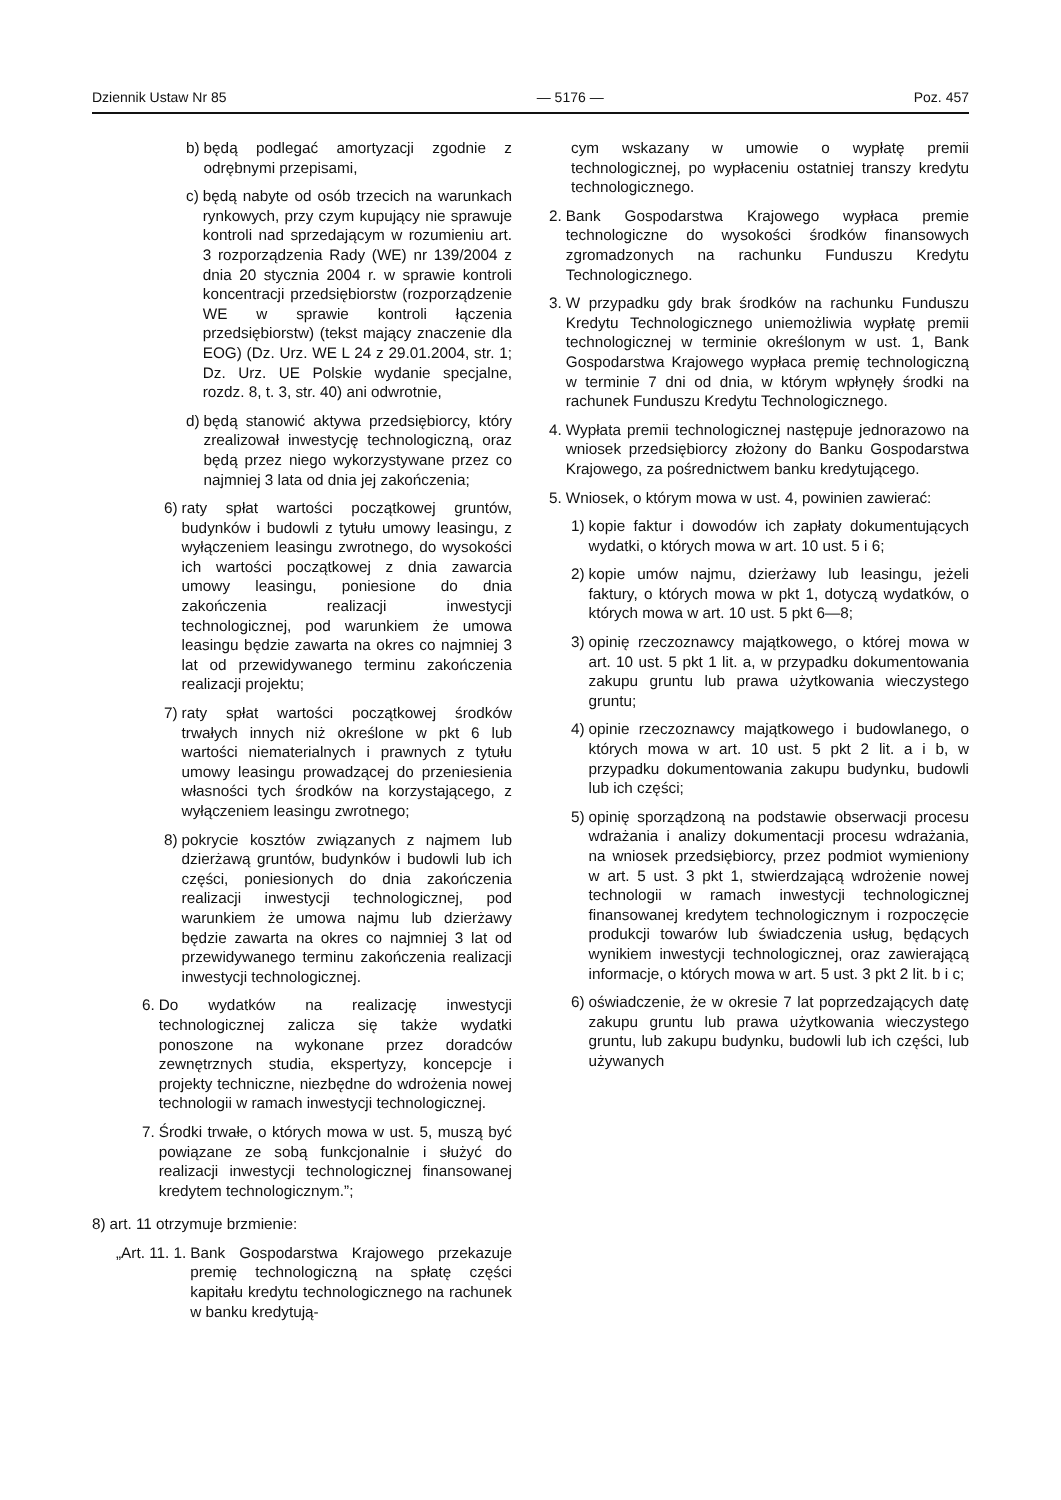Dziennik Ustaw Nr 85 — 5176 — Poz. 457
b) będą podlegać amortyzacji zgodnie z odrębnymi przepisami,
c) będą nabyte od osób trzecich na warunkach rynkowych, przy czym kupujący nie sprawuje kontroli nad sprzedającym w rozumieniu art. 3 rozporządzenia Rady (WE) nr 139/2004 z dnia 20 stycznia 2004 r. w sprawie kontroli koncentracji przedsiębiorstw (rozporządzenie WE w sprawie kontroli łączenia przedsiębiorstw) (tekst mający znaczenie dla EOG) (Dz. Urz. WE L 24 z 29.01.2004, str. 1; Dz. Urz. UE Polskie wydanie specjalne, rozdz. 8, t. 3, str. 40) ani odwrotnie,
d) będą stanowić aktywa przedsiębiorcy, który zrealizował inwestycję technologiczną, oraz będą przez niego wykorzystywane przez co najmniej 3 lata od dnia jej zakończenia;
6) raty spłat wartości początkowej gruntów, budynków i budowli z tytułu umowy leasingu, z wyłączeniem leasingu zwrotnego, do wysokości ich wartości początkowej z dnia zawarcia umowy leasingu, poniesione do dnia zakończenia realizacji inwestycji technologicznej, pod warunkiem że umowa leasingu będzie zawarta na okres co najmniej 3 lat od przewidywanego terminu zakończenia realizacji projektu;
7) raty spłat wartości początkowej środków trwałych innych niż określone w pkt 6 lub wartości niematerialnych i prawnych z tytułu umowy leasingu prowadzącej do przeniesienia własności tych środków na korzystającego, z wyłączeniem leasingu zwrotnego;
8) pokrycie kosztów związanych z najmem lub dzierżawą gruntów, budynków i budowli lub ich części, poniesionych do dnia zakończenia realizacji inwestycji technologicznej, pod warunkiem że umowa najmu lub dzierżawy będzie zawarta na okres co najmniej 3 lat od przewidywanego terminu zakończenia realizacji inwestycji technologicznej.
6. Do wydatków na realizację inwestycji technologicznej zalicza się także wydatki ponoszone na wykonane przez doradców zewnętrznych studia, ekspertyzy, koncepcje i projekty techniczne, niezbędne do wdrożenia nowej technologii w ramach inwestycji technologicznej.
7. Środki trwałe, o których mowa w ust. 5, muszą być powiązane ze sobą funkcjonalnie i służyć do realizacji inwestycji technologicznej finansowanej kredytem technologicznym.”;
8) art. 11 otrzymuje brzmienie:
„Art. 11. 1. Bank Gospodarstwa Krajowego przekazuje premię technologiczną na spłatę części kapitału kredytu technologicznego na rachunek w banku kredytują-
cym wskazany w umowie o wypłatę premii technologicznej, po wypłaceniu ostatniej transzy kredytu technologicznego.
2. Bank Gospodarstwa Krajowego wypłaca premie technologiczne do wysokości środków finansowych zgromadzonych na rachunku Funduszu Kredytu Technologicznego.
3. W przypadku gdy brak środków na rachunku Funduszu Kredytu Technologicznego uniemożliwia wypłatę premii technologicznej w terminie określonym w ust. 1, Bank Gospodarstwa Krajowego wypłaca premię technologiczną w terminie 7 dni od dnia, w którym wpłynęły środki na rachunek Funduszu Kredytu Technologicznego.
4. Wypłata premii technologicznej następuje jednorazowo na wniosek przedsiębiorcy złożony do Banku Gospodarstwa Krajowego, za pośrednictwem banku kredytującego.
5. Wniosek, o którym mowa w ust. 4, powinien zawierać:
1) kopie faktur i dowodów ich zapłaty dokumentujących wydatki, o których mowa w art. 10 ust. 5 i 6;
2) kopie umów najmu, dzierżawy lub leasingu, jeżeli faktury, o których mowa w pkt 1, dotyczą wydatków, o których mowa w art. 10 ust. 5 pkt 6—8;
3) opinię rzeczoznawcy majątkowego, o której mowa w art. 10 ust. 5 pkt 1 lit. a, w przypadku dokumentowania zakupu gruntu lub prawa użytkowania wieczystego gruntu;
4) opinie rzeczoznawcy majątkowego i budowlanego, o których mowa w art. 10 ust. 5 pkt 2 lit. a i b, w przypadku dokumentowania zakupu budynku, budowli lub ich części;
5) opinię sporządzoną na podstawie obserwacji procesu wdrażania i analizy dokumentacji procesu wdrażania, na wniosek przedsiębiorcy, przez podmiot wymieniony w art. 5 ust. 3 pkt 1, stwierdzającą wdrożenie nowej technologii w ramach inwestycji technologicznej finansowanej kredytem technologicznym i rozpoczęcie produkcji towarów lub świadczenia usług, będących wynikiem inwestycji technologicznej, oraz zawierającą informacje, o których mowa w art. 5 ust. 3 pkt 2 lit. b i c;
6) oświadczenie, że w okresie 7 lat poprzedzających datę zakupu gruntu lub prawa użytkowania wieczystego gruntu, lub zakupu budynku, budowli lub ich części, lub używanych